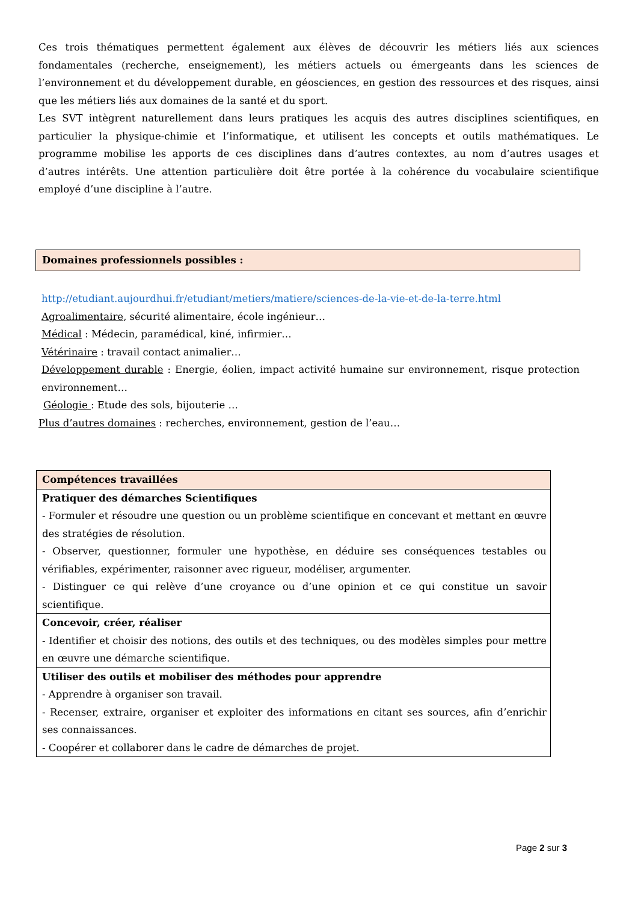Ces trois thématiques permettent également aux élèves de découvrir les métiers liés aux sciences fondamentales (recherche, enseignement), les métiers actuels ou émergeants dans les sciences de l’environnement et du développement durable, en géosciences, en gestion des ressources et des risques, ainsi que les métiers liés aux domaines de la santé et du sport.
Les SVT intègrent naturellement dans leurs pratiques les acquis des autres disciplines scientifiques, en particulier la physique-chimie et l’informatique, et utilisent les concepts et outils mathématiques. Le programme mobilise les apports de ces disciplines dans d’autres contextes, au nom d’autres usages et d’autres intérêts. Une attention particulière doit être portée à la cohérence du vocabulaire scientifique employé d’une discipline à l’autre.
Domaines professionnels possibles :
http://etudiant.aujourdhui.fr/etudiant/metiers/matiere/sciences-de-la-vie-et-de-la-terre.html
Agroalimentaire, sécurité alimentaire, école ingénieur…
Médical : Médecin, paramédical, kiné, infirmier…
Vétérinaire : travail contact animalier…
Développement durable : Energie, éolien, impact activité humaine sur environnement, risque protection environnement…
Géologie : Etude des sols, bijouterie …
Plus d’autres domaines : recherches, environnement, gestion de l’eau…
| Compétences travaillées |
| --- |
| Pratiquer des démarches Scientifiques - Formuler et résoudre une question ou un problème scientifique en concevant et mettant en œuvre des stratégies de résolution. - Observer, questionner, formuler une hypothèse, en déduire ses conséquences testables ou vérifiables, expérimenter, raisonner avec rigueur, modéliser, argumenter. - Distinguer ce qui relève d’une croyance ou d’une opinion et ce qui constitue un savoir scientifique. |
| Concevoir, créer, réaliser - Identifier et choisir des notions, des outils et des techniques, ou des modèles simples pour mettre en œuvre une démarche scientifique. |
| Utiliser des outils et mobiliser des méthodes pour apprendre - Apprendre à organiser son travail. - Recenser, extraire, organiser et exploiter des informations en citant ses sources, afin d’enrichir ses connaissances. - Coopérer et collaborer dans le cadre de démarches de projet. |
Page 2 sur 3